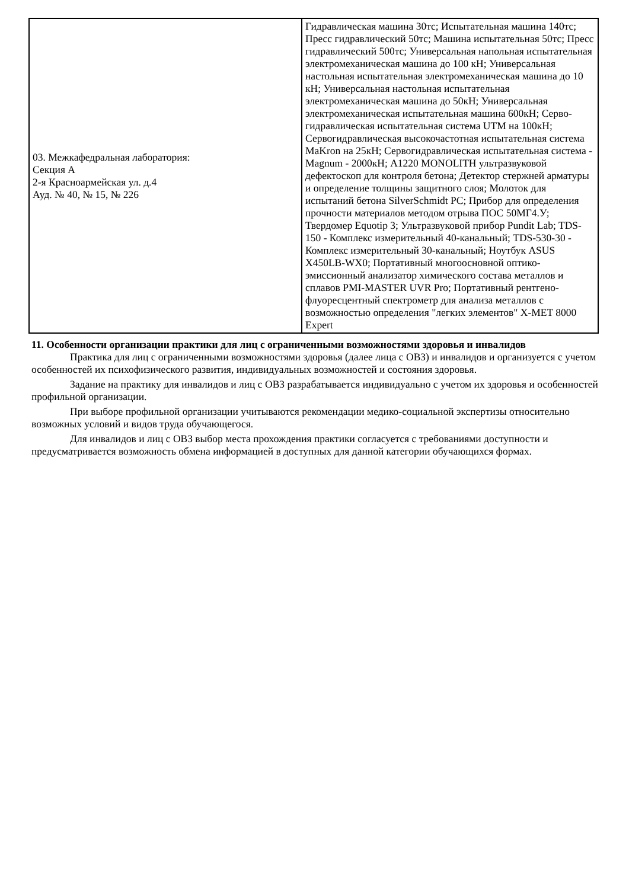| 03. Межкафедральная лаборатория: Секция А 2-я Красноармейская ул. д.4 Ауд. № 40, № 15, № 226 | Гидравлическая машина 30тс; Испытательная машина 140тс; Пресс гидравлический 50тс; Машина испытательная 50тс; Пресс гидравлический 500тс; Универсальная напольная испытательная электромеханическая машина до 100 кН; Универсальная настольная испытательная электромеханическая машина до 10 кН; Универсальная настольная испытательная электромеханическая машина до 50кН; Универсальная электромеханическая испытательная машина 600кН; Серво-гидравлическая испытательная система UTM на 100кН; Сервогидравлическая высокочастотная испытательная система MaKron на 25кН; Сервогидравлическая испытательная система - Magnum - 2000кН; A1220 MONOLITH ультразвуковой дефектоскоп для контроля бетона; Детектор стержней арматуры и определение толщины защитного слоя; Молоток для испытаний бетона SilverSchmidt PC; Прибор для определения прочности материалов методом отрыва ПОС 50МГ4.У; Твердомер Equotip 3; Ультразвуковой прибор Pundit Lab; TDS-150 - Комплекс измерительный 40-канальный; TDS-530-30 - Комплекс измерительный 30-канальный; Ноутбук ASUS X450LB-WX0; Портативный многоосновной оптико-эмиссионный анализатор химического состава металлов и сплавов PMI-MASTER UVR Pro; Портативный рентгено-флуоресцентный спектрометр для анализа металлов с возможностью определения "легких элементов" X-MET 8000 Expert |
11. Особенности организации практики для лиц с ограниченными возможностями здоровья и инвалидов
Практика для лиц с ограниченными возможностями здоровья (далее лица с ОВЗ) и инвалидов и организуется с учетом особенностей их психофизического развития, индивидуальных возможностей и состояния здоровья.
Задание на практику для инвалидов и лиц с ОВЗ разрабатывается индивидуально с учетом их здоровья и особенностей профильной организации.
При выборе профильной организации учитываются рекомендации медико-социальной экспертизы относительно возможных условий и видов труда обучающегося.
Для инвалидов и лиц с ОВЗ выбор места прохождения практики согласуется с требованиями доступности и предусматривается возможность обмена информацией в доступных для данной категории обучающихся формах.